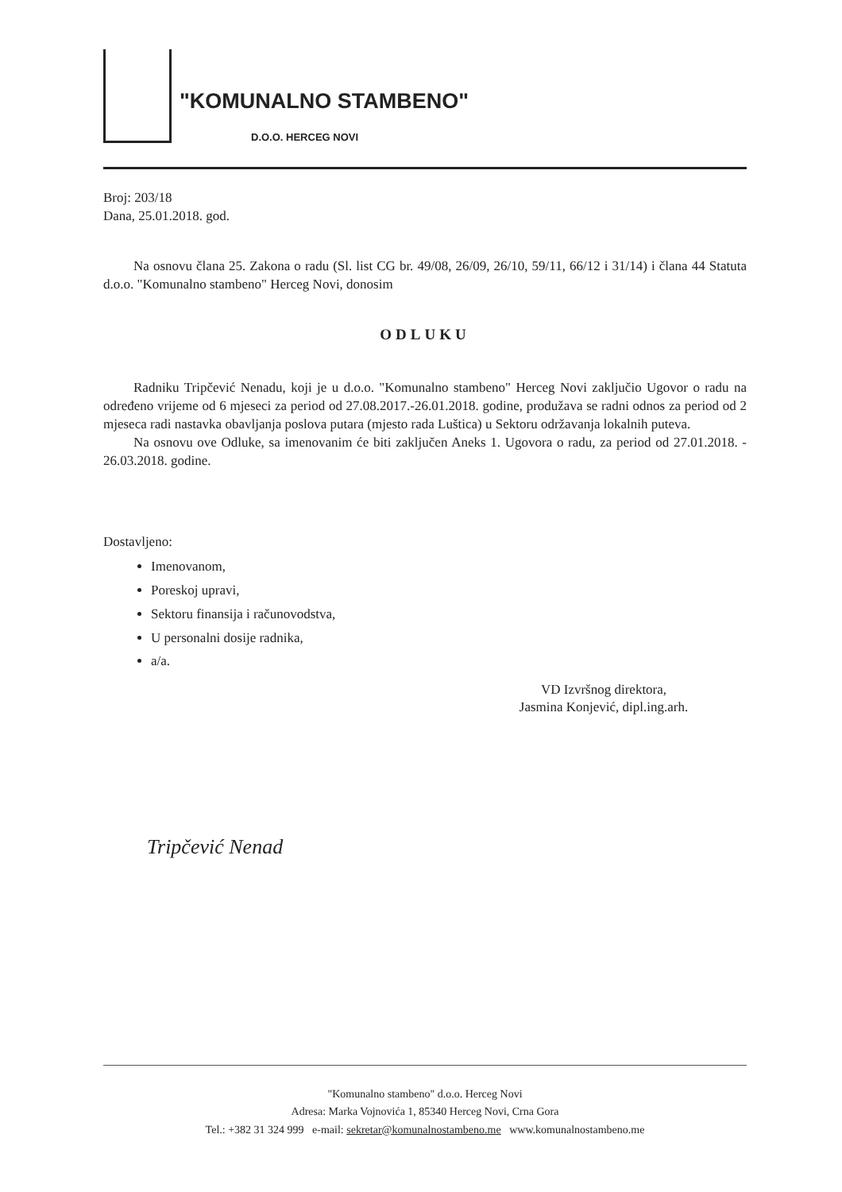"KOMUNALNO STAMBENO"
D.O.O. HERCEG NOVI
Broj: 203/18
Dana, 25.01.2018. god.
Na osnovu člana 25. Zakona o radu (Sl. list CG br. 49/08, 26/09, 26/10, 59/11, 66/12 i 31/14) i člana 44 Statuta d.o.o. "Komunalno stambeno" Herceg Novi, donosim
ODLUKU
Radniku Tripčević Nenadu, koji je u d.o.o. "Komunalno stambeno" Herceg Novi zaključio Ugovor o radu na određeno vrijeme od 6 mjeseci za period od 27.08.2017.-26.01.2018. godine, produžava se radni odnos za period od 2 mjeseca radi nastavka obavljanja poslova putara (mjesto rada Luštica) u Sektoru održavanja lokalnih puteva.
Na osnovu ove Odluke, sa imenovanim će biti zaključen Aneks 1. Ugovora o radu, za period od 27.01.2018. - 26.03.2018. godine.
Dostavljeno:
Imenovanom,
Poreskoj upravi,
Sektoru finansija i računovodstva,
U personalni dosije radnika,
a/a.
VD Izvršnog direktora,
Jasmina Konjević, dipl.ing.arh.
Tripčević Nenad
"Komunalno stambeno" d.o.o. Herceg Novi
Adresa: Marka Vojnovića 1, 85340 Herceg Novi, Crna Gora
Tel.: +382 31 324 999 e-mail: sekretar@komunalnostambeno.me www.komunalnostambeno.me